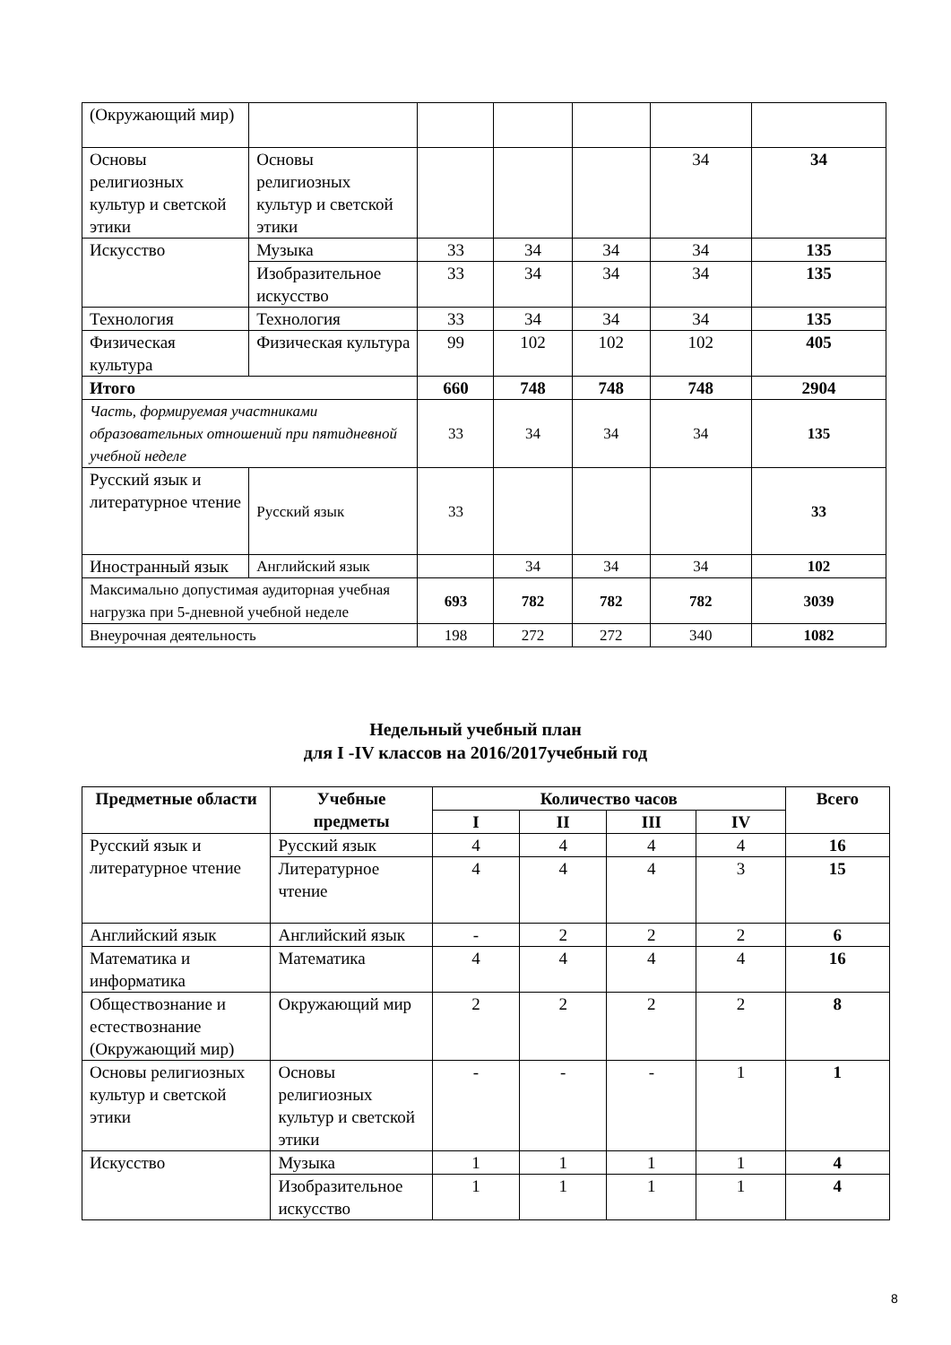| (Окружающий мир) | | | | | | |
| Основы религиозных культур и светской этики | Основы религиозных культур и светской этики | | | | 34 | 34 |
| Искусство | Музыка | 33 | 34 | 34 | 34 | 135 |
| | Изобразительное искусство | 33 | 34 | 34 | 34 | 135 |
| Технология | Технология | 33 | 34 | 34 | 34 | 135 |
| Физическая культура | Физическая культура | 99 | 102 | 102 | 102 | 405 |
| Итого | | 660 | 748 | 748 | 748 | 2904 |
| Часть, формируемая участниками образовательных отношений при пятидневной учебной неделе | | 33 | 34 | 34 | 34 | 135 |
| Русский язык и литературное чтение | Русский язык | 33 | | | | 33 |
| Иностранный язык | Английский язык | | 34 | 34 | 34 | 102 |
| Максимально допустимая аудиторная учебная нагрузка при 5-дневной учебной неделе | | 693 | 782 | 782 | 782 | 3039 |
| Внеурочная деятельность | | 198 | 272 | 272 | 340 | 1082 |
Недельный учебный план
для I -IV классов на 2016/2017учебный год
| Предметные области | Учебные предметы | Количество часов | | | | Всего |
| --- | --- | --- | --- | --- | --- | --- |
| | | I | II | III | IV | |
| Русский язык и литературное чтение | Русский язык | 4 | 4 | 4 | 4 | 16 |
| | Литературное чтение | 4 | 4 | 4 | 3 | 15 |
| Английский язык | Английский язык | - | 2 | 2 | 2 | 6 |
| Математика и информатика | Математика | 4 | 4 | 4 | 4 | 16 |
| Обществознание и естествознание (Окружающий мир) | Окружающий мир | 2 | 2 | 2 | 2 | 8 |
| Основы религиозных культур и светской этики | Основы религиозных культур и светской этики | - | - | - | 1 | 1 |
| Искусство | Музыка | 1 | 1 | 1 | 1 | 4 |
| | Изобразительное искусство | 1 | 1 | 1 | 1 | 4 |
8